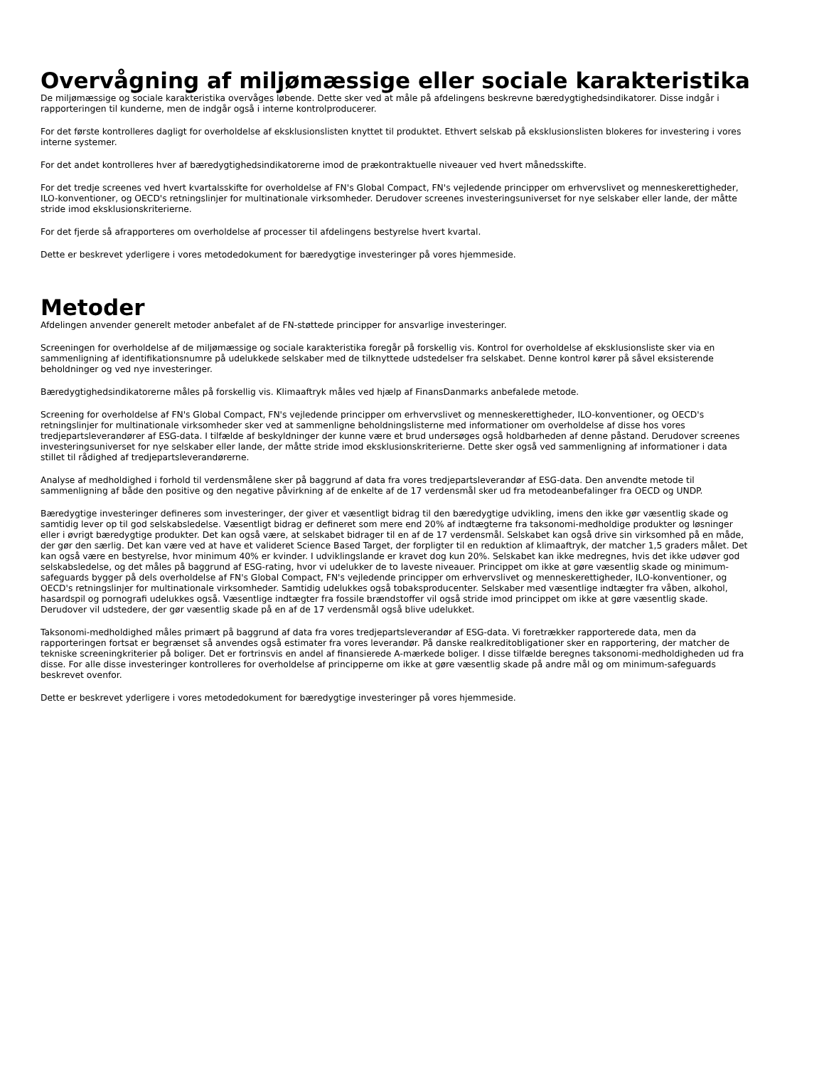Overvågning af miljømæssige eller sociale karakteristika
De miljømæssige og sociale karakteristika overvåges løbende. Dette sker ved at måle på afdelingens beskrevne bæredygtighedsindikatorer. Disse indgår i rapporteringen til kunderne, men de indgår også i interne kontrolproducerer.
For det første kontrolleres dagligt for overholdelse af eksklusionslisten knyttet til produktet. Ethvert selskab på eksklusionslisten blokeres for investering i vores interne systemer.
For det andet kontrolleres hver af bæredygtighedsindikatorerne imod de prækontraktuelle niveauer ved hvert månedsskifte.
For det tredje screenes ved hvert kvartalsskifte for overholdelse af FN's Global Compact, FN's vejledende principper om erhvervslivet og menneskerettigheder, ILO-konventioner, og OECD's retningslinjer for multinationale virksomheder. Derudover screenes investeringsuniverset for nye selskaber eller lande, der måtte stride imod eksklusionskriterierne.
For det fjerde så afrapporteres om overholdelse af processer til afdelingens bestyrelse hvert kvartal.
Dette er beskrevet yderligere i vores metodedokument for bæredygtige investeringer på vores hjemmeside.
Metoder
Afdelingen anvender generelt metoder anbefalet af de FN-støttede principper for ansvarlige investeringer.
Screeningen for overholdelse af de miljømæssige og sociale karakteristika foregår på forskellig vis. Kontrol for overholdelse af eksklusionsliste sker via en sammenligning af identifikationsnumre på udelukkede selskaber med de tilknyttede udstedelser fra selskabet. Denne kontrol kører på såvel eksisterende beholdninger og ved nye investeringer.
Bæredygtighedsindikatorerne måles på forskellig vis. Klimaaftryk måles ved hjælp af FinansDanmarks anbefalede metode.
Screening for overholdelse af FN's Global Compact, FN's vejledende principper om erhvervslivet og menneskerettigheder, ILO-konventioner, og OECD's retningslinjer for multinationale virksomheder sker ved at sammenligne beholdningslisterne med informationer om overholdelse af disse hos vores tredjepartsleverandører af ESG-data. I tilfælde af beskyldninger der kunne være et brud undersøges også holdbarheden af denne påstand. Derudover screenes investeringsuniverset for nye selskaber eller lande, der måtte stride imod eksklusionskriterierne. Dette sker også ved sammenligning af informationer i data stillet til rådighed af tredjepartsleverandørerne.
Analyse af medholdighed i forhold til verdensmålene sker på baggrund af data fra vores tredjepartsleverandør af ESG-data. Den anvendte metode til sammenligning af både den positive og den negative påvirkning af de enkelte af de 17 verdensmål sker ud fra metodeanbefalinger fra OECD og UNDP.
Bæredygtige investeringer defineres som investeringer, der giver et væsentligt bidrag til den bæredygtige udvikling, imens den ikke gør væsentlig skade og samtidig lever op til god selskabsledelse. Væsentligt bidrag er defineret som mere end 20% af indtægterne fra taksonomi-medholdige produkter og løsninger eller i øvrigt bæredygtige produkter. Det kan også være, at selskabet bidrager til en af de 17 verdensmål. Selskabet kan også drive sin virksomhed på en måde, der gør den særlig. Det kan være ved at have et valideret Science Based Target, der forpligter til en reduktion af klimaaftryk, der matcher 1,5 graders målet. Det kan også være en bestyrelse, hvor minimum 40% er kvinder. I udviklingslande er kravet dog kun 20%. Selskabet kan ikke medregnes, hvis det ikke udøver god selskabsledelse, og det måles på baggrund af ESG-rating, hvor vi udelukker de to laveste niveauer. Princippet om ikke at gøre væsentlig skade og minimum-safeguards bygger på dels overholdelse af FN's Global Compact, FN's vejledende principper om erhvervslivet og menneskerettigheder, ILO-konventioner, og OECD's retningslinjer for multinationale virksomheder. Samtidig udelukkes også tobaksproducenter. Selskaber med væsentlige indtægter fra våben, alkohol, hasardspil og pornografi udelukkes også. Væsentlige indtægter fra fossile brændstoffer vil også stride imod princippet om ikke at gøre væsentlig skade. Derudover vil udstedere, der gør væsentlig skade på en af de 17 verdensmål også blive udelukket.
Taksonomi-medholdighed måles primært på baggrund af data fra vores tredjepartsleverandør af ESG-data. Vi foretrækker rapporterede data, men da rapporteringen fortsat er begrænset så anvendes også estimater fra vores leverandør. På danske realkreditobligationer sker en rapportering, der matcher de tekniske screeningkriterier på boliger. Det er fortrinsvis en andel af finansierede A-mærkede boliger. I disse tilfælde beregnes taksonomi-medholdigheden ud fra disse. For alle disse investeringer kontrolleres for overholdelse af principperne om ikke at gøre væsentlig skade på andre mål og om minimum-safeguards beskrevet ovenfor.
Dette er beskrevet yderligere i vores metodedokument for bæredygtige investeringer på vores hjemmeside.